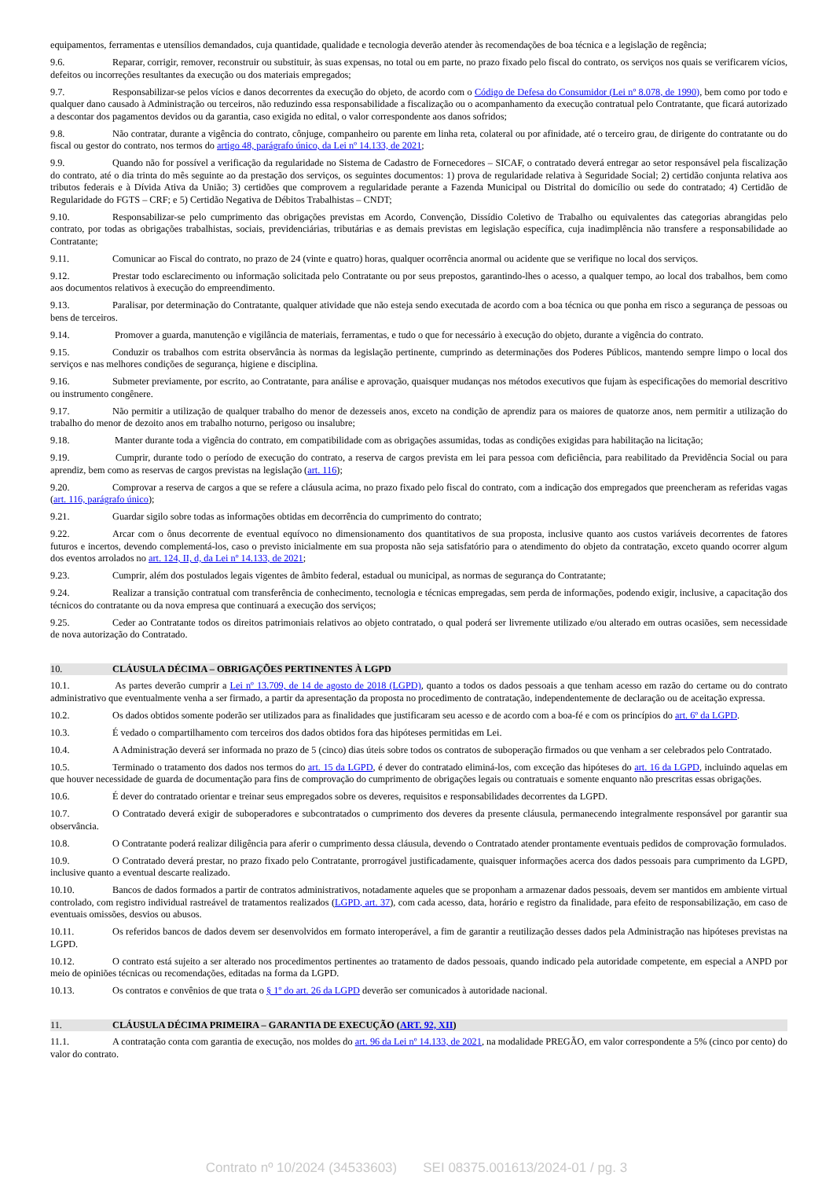equipamentos, ferramentas e utensílios demandados, cuja quantidade, qualidade e tecnologia deverão atender às recomendações de boa técnica e a legislação de regência;
9.6. Reparar, corrigir, remover, reconstruir ou substituir, às suas expensas, no total ou em parte, no prazo fixado pelo fiscal do contrato, os serviços nos quais se verificarem vícios, defeitos ou incorreções resultantes da execução ou dos materiais empregados;
9.7. Responsabilizar-se pelos vícios e danos decorrentes da execução do objeto, de acordo com o Código de Defesa do Consumidor (Lei nº 8.078, de 1990), bem como por todo e qualquer dano causado à Administração ou terceiros, não reduzindo essa responsabilidade a fiscalização ou o acompanhamento da execução contratual pelo Contratante, que ficará autorizado a descontar dos pagamentos devidos ou da garantia, caso exigida no edital, o valor correspondente aos danos sofridos;
9.8. Não contratar, durante a vigência do contrato, cônjuge, companheiro ou parente em linha reta, colateral ou por afinidade, até o terceiro grau, de dirigente do contratante ou do fiscal ou gestor do contrato, nos termos do artigo 48, parágrafo único, da Lei nº 14.133, de 2021;
9.9. Quando não for possível a verificação da regularidade no Sistema de Cadastro de Fornecedores – SICAF, o contratado deverá entregar ao setor responsável pela fiscalização do contrato, até o dia trinta do mês seguinte ao da prestação dos serviços, os seguintes documentos: 1) prova de regularidade relativa à Seguridade Social; 2) certidão conjunta relativa aos tributos federais e à Dívida Ativa da União; 3) certidões que comprovem a regularidade perante a Fazenda Municipal ou Distrital do domicílio ou sede do contratado; 4) Certidão de Regularidade do FGTS – CRF; e 5) Certidão Negativa de Débitos Trabalhistas – CNDT;
9.10. Responsabilizar-se pelo cumprimento das obrigações previstas em Acordo, Convenção, Dissídio Coletivo de Trabalho ou equivalentes das categorias abrangidas pelo contrato, por todas as obrigações trabalhistas, sociais, previdenciárias, tributárias e as demais previstas em legislação específica, cuja inadimplência não transfere a responsabilidade ao Contratante;
9.11. Comunicar ao Fiscal do contrato, no prazo de 24 (vinte e quatro) horas, qualquer ocorrência anormal ou acidente que se verifique no local dos serviços.
9.12. Prestar todo esclarecimento ou informação solicitada pelo Contratante ou por seus prepostos, garantindo-lhes o acesso, a qualquer tempo, ao local dos trabalhos, bem como aos documentos relativos à execução do empreendimento.
9.13. Paralisar, por determinação do Contratante, qualquer atividade que não esteja sendo executada de acordo com a boa técnica ou que ponha em risco a segurança de pessoas ou bens de terceiros.
9.14. Promover a guarda, manutenção e vigilância de materiais, ferramentas, e tudo o que for necessário à execução do objeto, durante a vigência do contrato.
9.15. Conduzir os trabalhos com estrita observância às normas da legislação pertinente, cumprindo as determinações dos Poderes Públicos, mantendo sempre limpo o local dos serviços e nas melhores condições de segurança, higiene e disciplina.
9.16. Submeter previamente, por escrito, ao Contratante, para análise e aprovação, quaisquer mudanças nos métodos executivos que fujam às especificações do memorial descritivo ou instrumento congênere.
9.17. Não permitir a utilização de qualquer trabalho do menor de dezesseis anos, exceto na condição de aprendiz para os maiores de quatorze anos, nem permitir a utilização do trabalho do menor de dezoito anos em trabalho noturno, perigoso ou insalubre;
9.18. Manter durante toda a vigência do contrato, em compatibilidade com as obrigações assumidas, todas as condições exigidas para habilitação na licitação;
9.19. Cumprir, durante todo o período de execução do contrato, a reserva de cargos prevista em lei para pessoa com deficiência, para reabilitado da Previdência Social ou para aprendiz, bem como as reservas de cargos previstas na legislação (art. 116);
9.20. Comprovar a reserva de cargos a que se refere a cláusula acima, no prazo fixado pelo fiscal do contrato, com a indicação dos empregados que preencheram as referidas vagas (art. 116, parágrafo único);
9.21. Guardar sigilo sobre todas as informações obtidas em decorrência do cumprimento do contrato;
9.22. Arcar com o ônus decorrente de eventual equívoco no dimensionamento dos quantitativos de sua proposta, inclusive quanto aos custos variáveis decorrentes de fatores futuros e incertos, devendo complementá-los, caso o previsto inicialmente em sua proposta não seja satisfatório para o atendimento do objeto da contratação, exceto quando ocorrer algum dos eventos arrolados no art. 124, II, d, da Lei nº 14.133, de 2021;
9.23. Cumprir, além dos postulados legais vigentes de âmbito federal, estadual ou municipal, as normas de segurança do Contratante;
9.24. Realizar a transição contratual com transferência de conhecimento, tecnologia e técnicas empregadas, sem perda de informações, podendo exigir, inclusive, a capacitação dos técnicos do contratante ou da nova empresa que continuará a execução dos serviços;
9.25. Ceder ao Contratante todos os direitos patrimoniais relativos ao objeto contratado, o qual poderá ser livremente utilizado e/ou alterado em outras ocasiões, sem necessidade de nova autorização do Contratado.
10. CLÁUSULA DÉCIMA – OBRIGAÇÕES PERTINENTES À LGPD
10.1. As partes deverão cumprir a Lei nº 13.709, de 14 de agosto de 2018 (LGPD), quanto a todos os dados pessoais a que tenham acesso em razão do certame ou do contrato administrativo que eventualmente venha a ser firmado, a partir da apresentação da proposta no procedimento de contratação, independentemente de declaração ou de aceitação expressa.
10.2. Os dados obtidos somente poderão ser utilizados para as finalidades que justificaram seu acesso e de acordo com a boa-fé e com os princípios do art. 6º da LGPD.
10.3. É vedado o compartilhamento com terceiros dos dados obtidos fora das hipóteses permitidas em Lei.
10.4. A Administração deverá ser informada no prazo de 5 (cinco) dias úteis sobre todos os contratos de suboperação firmados ou que venham a ser celebrados pelo Contratado.
10.5. Terminado o tratamento dos dados nos termos do art. 15 da LGPD, é dever do contratado eliminá-los, com exceção das hipóteses do art. 16 da LGPD, incluindo aquelas em que houver necessidade de guarda de documentação para fins de comprovação do cumprimento de obrigações legais ou contratuais e somente enquanto não prescritas essas obrigações.
10.6. É dever do contratado orientar e treinar seus empregados sobre os deveres, requisitos e responsabilidades decorrentes da LGPD.
10.7. O Contratado deverá exigir de suboperadores e subcontratados o cumprimento dos deveres da presente cláusula, permanecendo integralmente responsável por garantir sua observância.
10.8. O Contratante poderá realizar diligência para aferir o cumprimento dessa cláusula, devendo o Contratado atender prontamente eventuais pedidos de comprovação formulados.
10.9. O Contratado deverá prestar, no prazo fixado pelo Contratante, prorrogável justificadamente, quaisquer informações acerca dos dados pessoais para cumprimento da LGPD, inclusive quanto a eventual descarte realizado.
10.10. Bancos de dados formados a partir de contratos administrativos, notadamente aqueles que se proponham a armazenar dados pessoais, devem ser mantidos em ambiente virtual controlado, com registro individual rastreável de tratamentos realizados (LGPD, art. 37), com cada acesso, data, horário e registro da finalidade, para efeito de responsabilização, em caso de eventuais omissões, desvios ou abusos.
10.11. Os referidos bancos de dados devem ser desenvolvidos em formato interoperável, a fim de garantir a reutilização desses dados pela Administração nas hipóteses previstas na LGPD.
10.12. O contrato está sujeito a ser alterado nos procedimentos pertinentes ao tratamento de dados pessoais, quando indicado pela autoridade competente, em especial a ANPD por meio de opiniões técnicas ou recomendações, editadas na forma da LGPD.
10.13. Os contratos e convênios de que trata o § 1º do art. 26 da LGPD deverão ser comunicados à autoridade nacional.
11. CLÁUSULA DÉCIMA PRIMEIRA – GARANTIA DE EXECUÇÃO (ART. 92, XII)
11.1. A contratação conta com garantia de execução, nos moldes do art. 96 da Lei nº 14.133, de 2021, na modalidade PREGÃO, em valor correspondente a 5% (cinco por cento) do valor do contrato.
Contrato nº 10/2024 (34533603) SEI 08375.001613/2024-01 / pg. 3